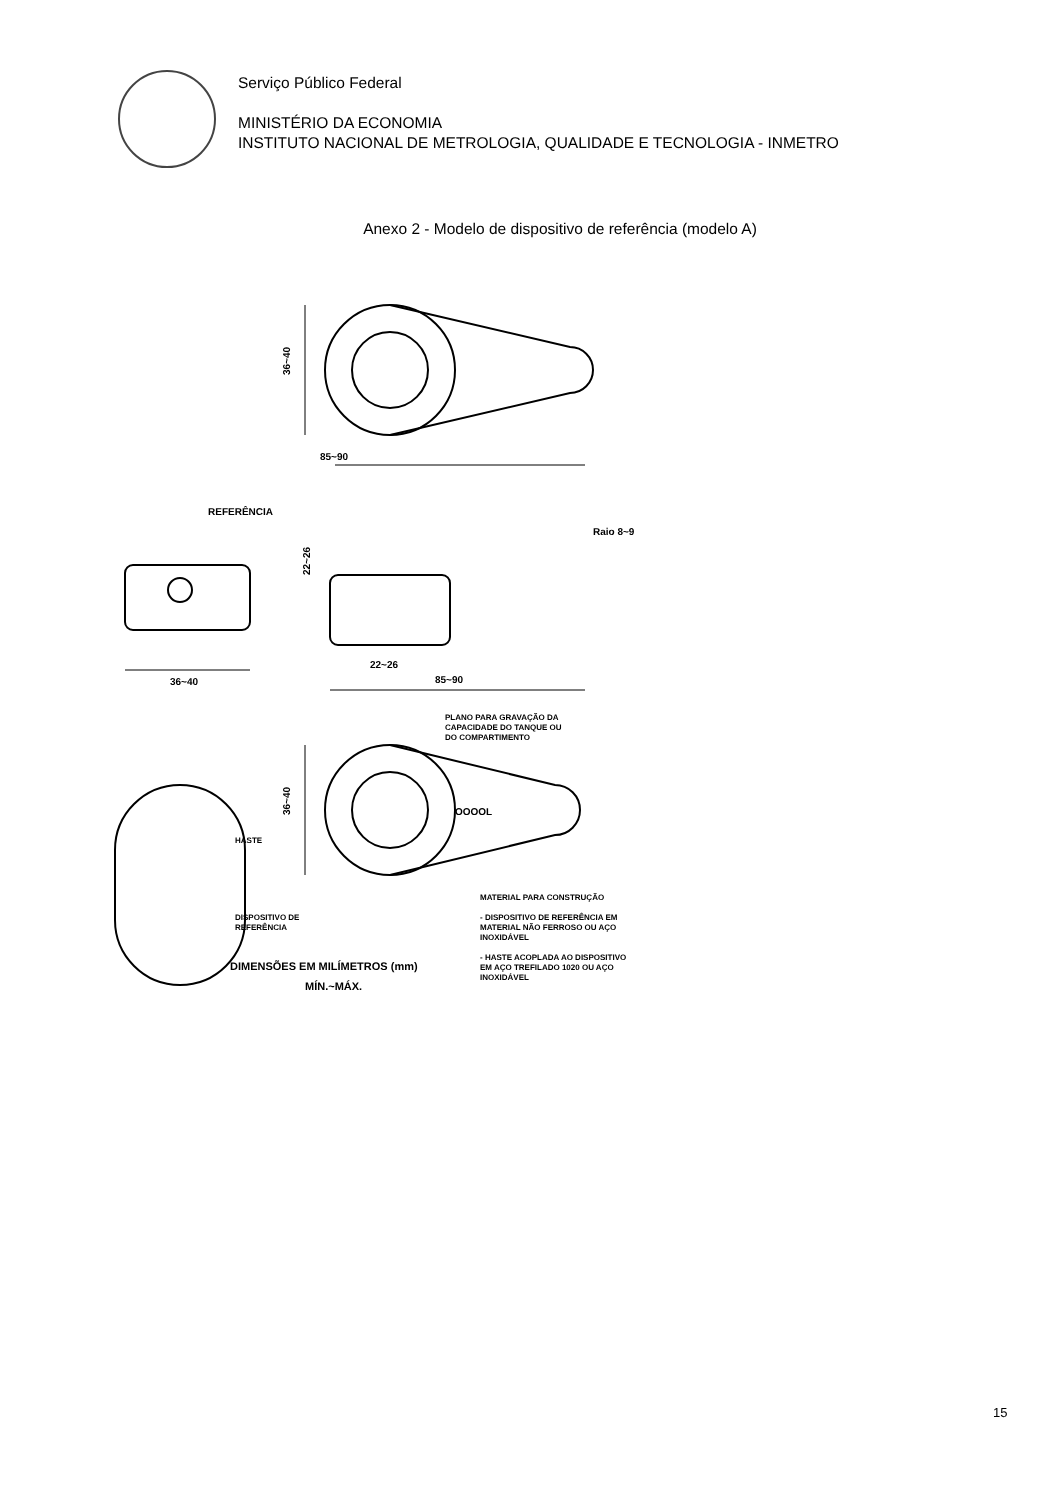Serviço Público Federal
MINISTÉRIO DA ECONOMIA
INSTITUTO NACIONAL DE METROLOGIA, QUALIDADE E TECNOLOGIA - INMETRO
Anexo 2 - Modelo de dispositivo de referência (modelo A)
85~90
36~40
REFERÊNCIA
Raio 8~9
22~26
36~40
22~26
85~90
PLANO PARA GRAVAÇÃO DA
CAPACIDADE DO TANQUE OU
DO COMPARTIMENTO
OOOOL
36~40
HASTE
DISPOSITIVO DE
REFERÊNCIA
MATERIAL PARA CONSTRUÇÃO
- DISPOSITIVO DE REFERÊNCIA EM
MATERIAL NÃO FERROSO OU AÇO
INOXIDÁVEL
- HASTE ACOPLADA AO DISPOSITIVO
EM AÇO TREFILADO 1020 OU AÇO
INOXIDÁVEL
DIMENSÕES EM MILÍMETROS (mm)
MÍN.~MÁX.
15